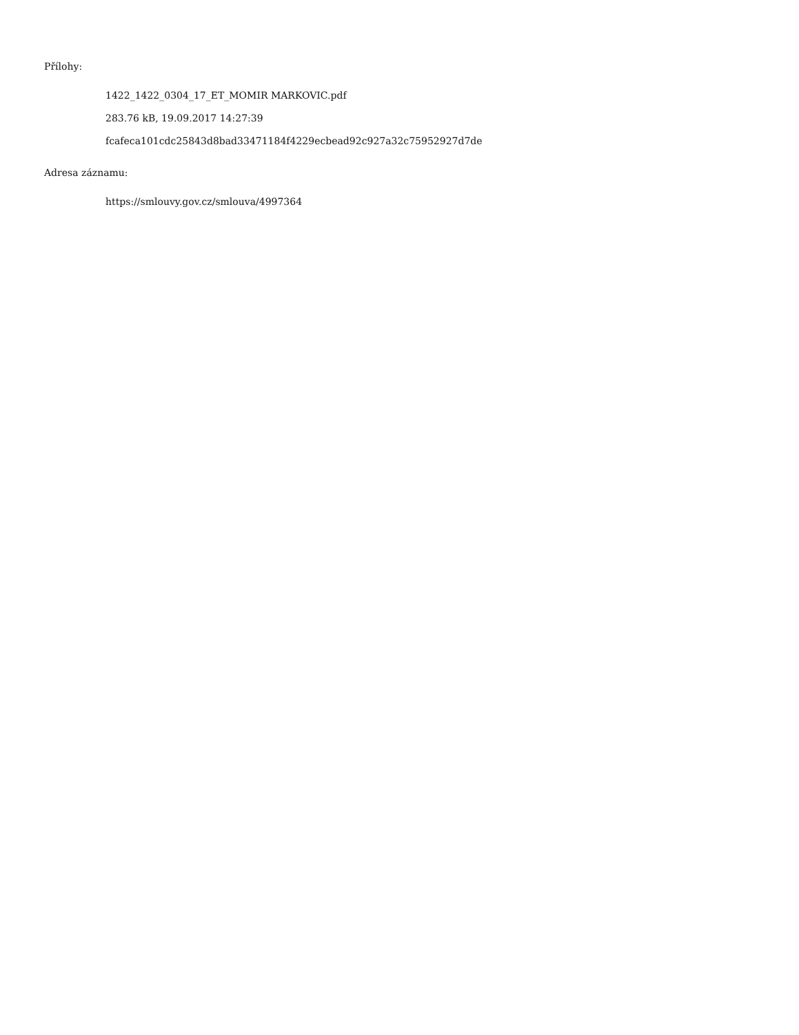Přílohy:
1422_1422_0304_17_ET_MOMIR MARKOVIC.pdf
283.76 kB, 19.09.2017 14:27:39
fcafeca101cdc25843d8bad33471184f4229ecbead92c927a32c75952927d7de
Adresa záznamu:
https://smlouvy.gov.cz/smlouva/4997364